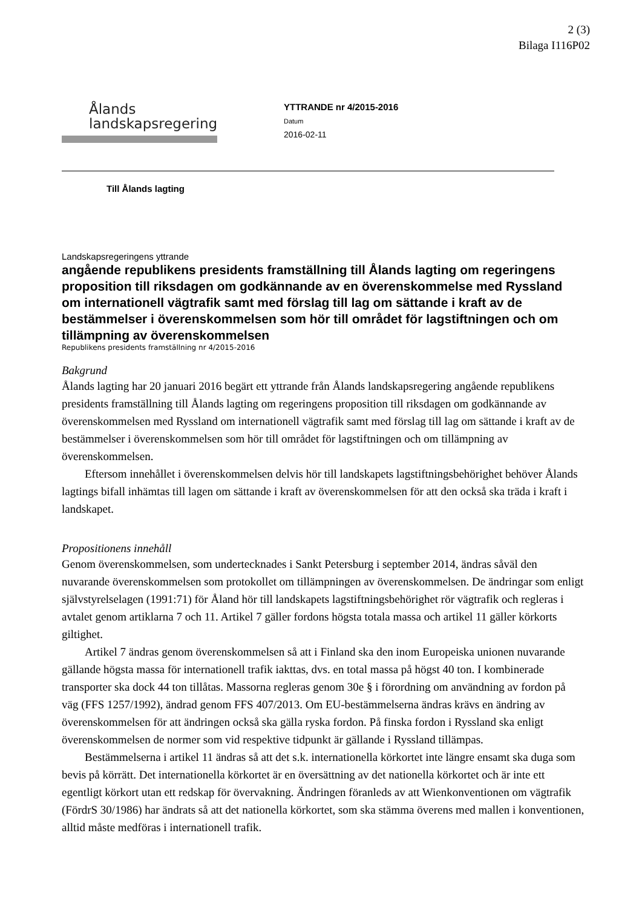2 (3)
Bilaga I116P02
Ålands
landskapsregering
YTTRANDE nr 4/2015-2016
Datum
2016-02-11
Till Ålands lagting
Landskapsregeringens yttrande
angående republikens presidents framställning till Ålands lagting om regeringens proposition till riksdagen om godkännande av en överenskommelse med Ryssland om internationell vägtrafik samt med förslag till lag om sättande i kraft av de bestämmelser i överenskommelsen som hör till området för lagstiftningen och om tillämpning av överenskommelsen
Republikens presidents framställning nr 4/2015-2016
Bakgrund
Ålands lagting har 20 januari 2016 begärt ett yttrande från Ålands landskapsregering angående republikens presidents framställning till Ålands lagting om regeringens proposition till riksdagen om godkännande av överenskommelsen med Ryssland om internationell vägtrafik samt med förslag till lag om sättande i kraft av de bestämmelser i överenskommelsen som hör till området för lagstiftningen och om tillämpning av överenskommelsen.
Eftersom innehållet i överenskommelsen delvis hör till landskapets lagstiftningsbehörighet behöver Ålands lagtings bifall inhämtas till lagen om sättande i kraft av överenskommelsen för att den också ska träda i kraft i landskapet.
Propositionens innehåll
Genom överenskommelsen, som undertecknades i Sankt Petersburg i september 2014, ändras såväl den nuvarande överenskommelsen som protokollet om tillämpningen av överenskommelsen. De ändringar som enligt självstyrelselagen (1991:71) för Åland hör till landskapets lagstiftningsbehörighet rör vägtrafik och regleras i avtalet genom artiklarna 7 och 11. Artikel 7 gäller fordons högsta totala massa och artikel 11 gäller körkorts giltighet.
Artikel 7 ändras genom överenskommelsen så att i Finland ska den inom Europeiska unionen nuvarande gällande högsta massa för internationell trafik iakttas, dvs. en total massa på högst 40 ton. I kombinerade transporter ska dock 44 ton tillåtas. Massorna regleras genom 30e § i förordning om användning av fordon på väg (FFS 1257/1992), ändrad genom FFS 407/2013. Om EU-bestämmelserna ändras krävs en ändring av överenskommelsen för att ändringen också ska gälla ryska fordon. På finska fordon i Ryssland ska enligt överenskommelsen de normer som vid respektive tidpunkt är gällande i Ryssland tillämpas.
Bestämmelserna i artikel 11 ändras så att det s.k. internationella körkortet inte längre ensamt ska duga som bevis på körrätt. Det internationella körkortet är en översättning av det nationella körkortet och är inte ett egentligt körkort utan ett redskap för övervakning. Ändringen föranleds av att Wienkonventionen om vägtrafik (FördrS 30/1986) har ändrats så att det nationella körkortet, som ska stämma överens med mallen i konventionen, alltid måste medföras i internationell trafik.